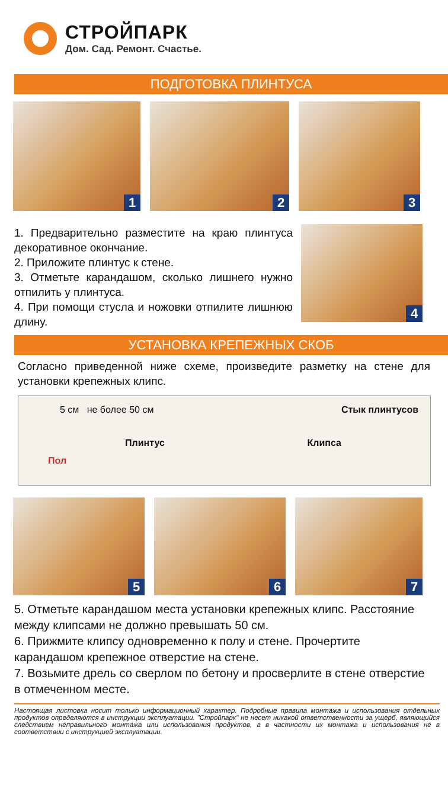СТРОЙПАРК
Дом. Сад. Ремонт. Счастье.
ПОДГОТОВКА ПЛИНТУСА
1
2
3
1. Предварительно разместите на краю плинтуса декоративное окончание.
2. Приложите плинтус к стене.
3. Отметьте карандашом, сколько лишнего нужно отпилить у плинтуса.
4. При помощи стусла и ножовки отпилите лишнюю длину.
4
УСТАНОВКА КРЕПЕЖНЫХ СКОБ
Согласно приведенной ниже схеме, произведите разметку на стене для установки крепежных клипс.
5 см не более 50 см Стык плинтусов
Плинтус Клипса
Пол
5
6
7
5. Отметьте карандашом места установки крепежных клипс. Расстояние между клипсами не должно превышать 50 см.
6. Прижмите клипсу одновременно к полу и стене. Прочертите карандашом крепежное отверстие на стене.
7. Возьмите дрель со сверлом по бетону и просверлите в стене отверстие в отмеченном месте.
Настоящая листовка носит только информационный характер. Подробные правила монтажа и использования отдельных продуктов определяются в инструкции эксплуатации. "Стройпарк" не несет никакой ответственности за ущерб, являющийся следствием неправильного монтажа или использования продуктов, а в частности их монтажа и использования не в соответствии с инструкцией эксплуатации.